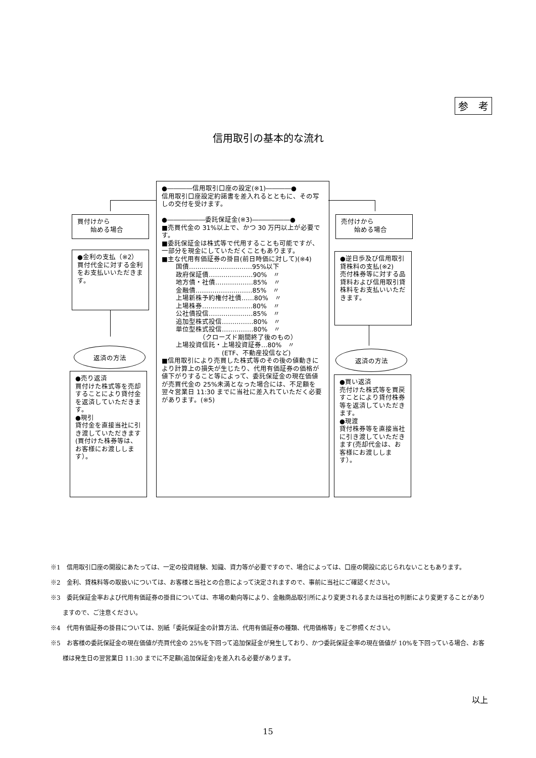参　考
信用取引の基本的な流れ
買付けから
　　始める場合
●金利の支払（※2）
買付代金に対する金利をお支払いいただきます。
返済の方法
●売り返済
買付けた株式等を売却することにより貸付金を返済していただきます。
●現引
貸付金を直接当社に引き渡していただきます(買付けた株券等は、お客様にお渡しします）。
●――――信用取引口座の設定(※1)――――●
信用取引口座設定約諾書を差入れるとともに、その写しの交付を受けます。
●――――――委託保証金(※3)――――――●
■売買代金の 31%以上で、かつ 30 万円以上が必要です。
■委託保証金は株式等で代用することも可能ですが、一部分を現金にしていただくこともあります。
■主な代用有価証券の掛目(前日時価に対して)(※4)
国債…………………………95%以下
政府保証債…………………90%　〃
地方債・社債………………85%　〃
金融債………………………85%　〃
上場新株予約権付社債……80%　〃
上場株券……………………80%　〃
公社債投信…………………85%　〃
追加型株式投信……………80%　〃
単位型株式投信……………80%　〃
　　　　（クローズド期間終了後のもの）
上場投資信託・上場投資証券…80%　〃
　　　　　　　(ETF、不動産投信など)
■信用取引により売買した株式等のその後の値動きにより計算上の損失が生じたり、代用有価証券の価格が値下がりすること等によって、委託保証金の現在価値が売買代金の 25%未満となった場合には、不足額を翌々営業日 11:30 までに当社に差入れていただく必要があります。(※5)
売付けから
　　始める場合
●逆日歩及び信用取引貸株料の支払(※2)
売付株券等に対する品貸料および信用取引貸株料をお支払いいただきます。
返済の方法
●買い返済
売付けた株式等を買戻すことにより貸付株券等を返済していただきます。
●現渡
貸付株券等を直接当社に引き渡していただきます(売却代金は、お客様にお渡しします）。
※1　信用取引口座の開設にあたっては、一定の投資経験、知識、資力等が必要ですので、場合によっては、口座の開設に応じられないこともあります。
※2　金利、貸株料等の取扱いについては、お客様と当社との合意によって決定されますので、事前に当社にご確認ください。
※3　委託保証金率および代用有価証券の掛目については、市場の動向等により、金融商品取引所により変更されるまたは当社の判断により変更することがありますので、ご注意ください。
※4　代用有価証券の掛目については、別紙「委託保証金の計算方法、代用有価証券の種類、代用価格等」をご参照ください。
※5　お客様の委託保証金の現在価値が売買代金の 25%を下回って追加保証金が発生しており、かつ委託保証金率の現在価値が 10%を下回っている場合、お客様は発生日の翌営業日 11:30 までに不足額(追加保証金)を差入れる必要があります。
以上
15